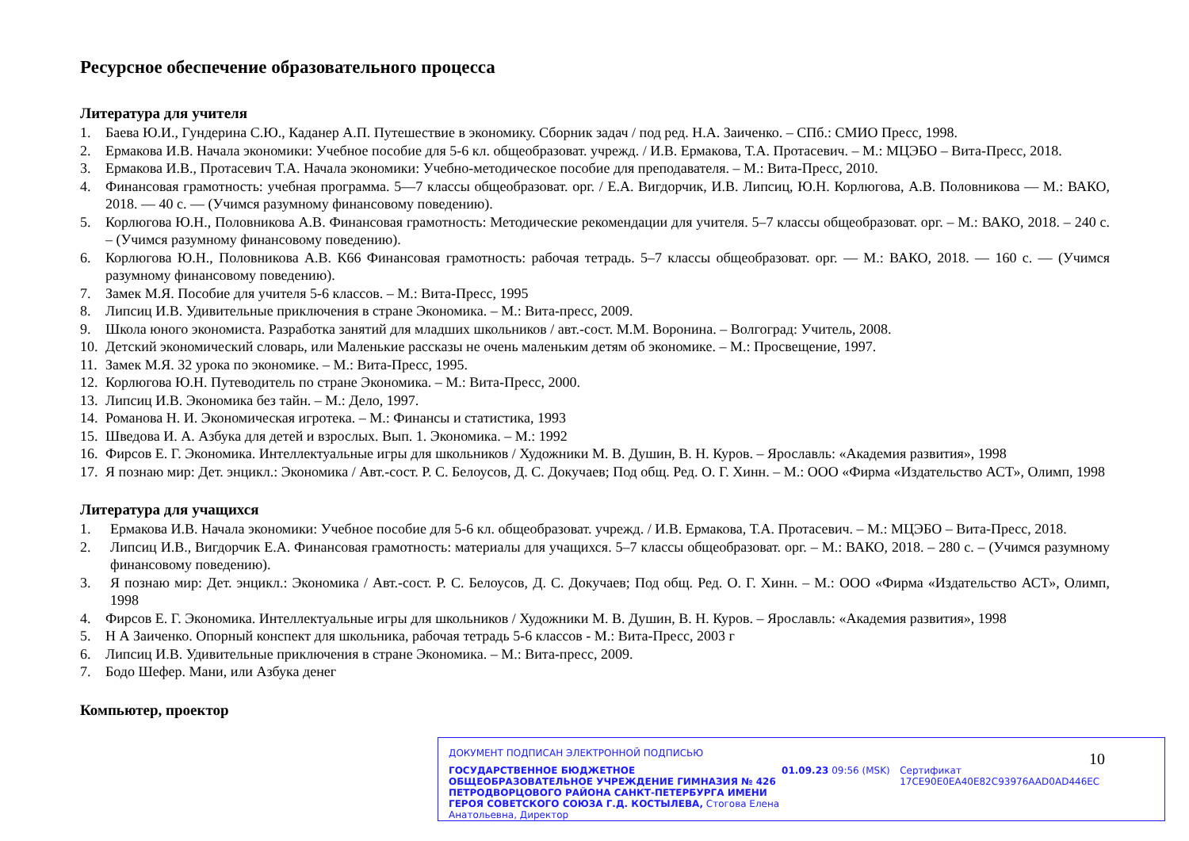Ресурсное обеспечение образовательного процесса
Литература для учителя
1. Баева Ю.И., Гундерина С.Ю., Каданер А.П. Путешествие в экономику. Сборник задач / под ред. Н.А. Заиченко. – СПб.: СМИО Пресс, 1998.
2. Ермакова И.В. Начала экономики: Учебное пособие для 5-6 кл. общеобразоват. учрежд. / И.В. Ермакова, Т.А. Протасевич. – М.: МЦЭБО – Вита-Пресс, 2018.
3. Ермакова И.В., Протасевич Т.А. Начала экономики: Учебно-методическое пособие для преподавателя. – М.: Вита-Пресс, 2010.
4. Финансовая грамотность: учебная программа. 5—7 классы общеобразоват. орг. / Е.А. Вигдорчик, И.В. Липсиц, Ю.Н. Корлюгова, А.В. Половникова — М.: ВАКО, 2018. — 40 с. — (Учимся разумному финансовому поведению).
5. Корлюгова Ю.Н., Половникова А.В. Финансовая грамотность: Методические рекомендации для учителя. 5–7 классы общеобразоват. орг. – М.: ВАКО, 2018. – 240 с. – (Учимся разумному финансовому поведению).
6. Корлюгова Ю.Н., Половникова А.В. К66 Финансовая грамотность: рабочая тетрадь. 5–7 классы общеобразоват. орг. — М.: ВАКО, 2018. — 160 с. — (Учимся разумному финансовому поведению).
7. Замек М.Я. Пособие для учителя 5-6 классов. – М.: Вита-Пресс, 1995
8. Липсиц И.В. Удивительные приключения в стране Экономика. – М.: Вита-пресс, 2009.
9. Школа юного экономиста. Разработка занятий для младших школьников / авт.-сост. М.М. Воронина. – Волгоград: Учитель, 2008.
10. Детский экономический словарь, или Маленькие рассказы не очень маленьким детям об экономике. – М.: Просвещение, 1997.
11. Замек М.Я. 32 урока по экономике. – М.: Вита-Пресс, 1995.
12. Корлюгова Ю.Н. Путеводитель по стране Экономика. – М.: Вита-Пресс, 2000.
13. Липсиц И.В. Экономика без тайн. – М.: Дело, 1997.
14. Романова Н. И. Экономическая игротека. – М.: Финансы и статистика, 1993
15. Шведова И. А. Азбука для детей и взрослых. Вып. 1. Экономика. – М.: 1992
16. Фирсов Е. Г. Экономика. Интеллектуальные игры для школьников / Художники М. В. Душин, В. Н. Куров. – Ярославль: «Академия развития», 1998
17. Я познаю мир: Дет. энцикл.: Экономика / Авт.-сост. Р. С. Белоусов, Д. С. Докучаев; Под общ. Ред. О. Г. Хинн. – М.: ООО «Фирма «Издательство АСТ», Олимп, 1998
Литература для учащихся
1. Ермакова И.В. Начала экономики: Учебное пособие для 5-6 кл. общеобразоват. учрежд. / И.В. Ермакова, Т.А. Протасевич. – М.: МЦЭБО – Вита-Пресс, 2018.
2. Липсиц И.В., Вигдорчик Е.А. Финансовая грамотность: материалы для учащихся. 5–7 классы общеобразоват. орг. – М.: ВАКО, 2018. – 280 с. – (Учимся разумному финансовому поведению).
3. Я познаю мир: Дет. энцикл.: Экономика / Авт.-сост. Р. С. Белоусов, Д. С. Докучаев; Под общ. Ред. О. Г. Хинн. – М.: ООО «Фирма «Издательство АСТ», Олимп, 1998
4. Фирсов Е. Г. Экономика. Интеллектуальные игры для школьников / Художники М. В. Душин, В. Н. Куров. – Ярославль: «Академия развития», 1998
5. Н А Заиченко. Опорный конспект для школьника, рабочая тетрадь 5-6 классов - М.: Вита-Пресс, 2003 г
6. Липсиц И.В. Удивительные приключения в стране Экономика. – М.: Вита-пресс, 2009.
7. Бодо Шефер. Мани, или Азбука денег
Компьютер, проектор
10
ДОКУМЕНТ ПОДПИСАН ЭЛЕКТРОННОЙ ПОДПИСЬЮ
ГОСУДАРСТВЕННОЕ БЮДЖЕТНОЕ ОБЩЕОБРАЗОВАТЕЛЬНОЕ УЧРЕЖДЕНИЕ ГИМНАЗИЯ № 426 ПЕТРОДВОРЦОВОГО РАЙОНА САНКТ-ПЕТЕРБУРГА ИМЕНИ ГЕРОЯ СОВЕТСКОГО СОЮЗА Г.Д. КОСТЫЛЕВА, Стогова Елена Анатольевна, Директор
01.09.23 09:56 (MSK) Сертификат 17CE90E0EA40E82C93976AAD0AD446EC